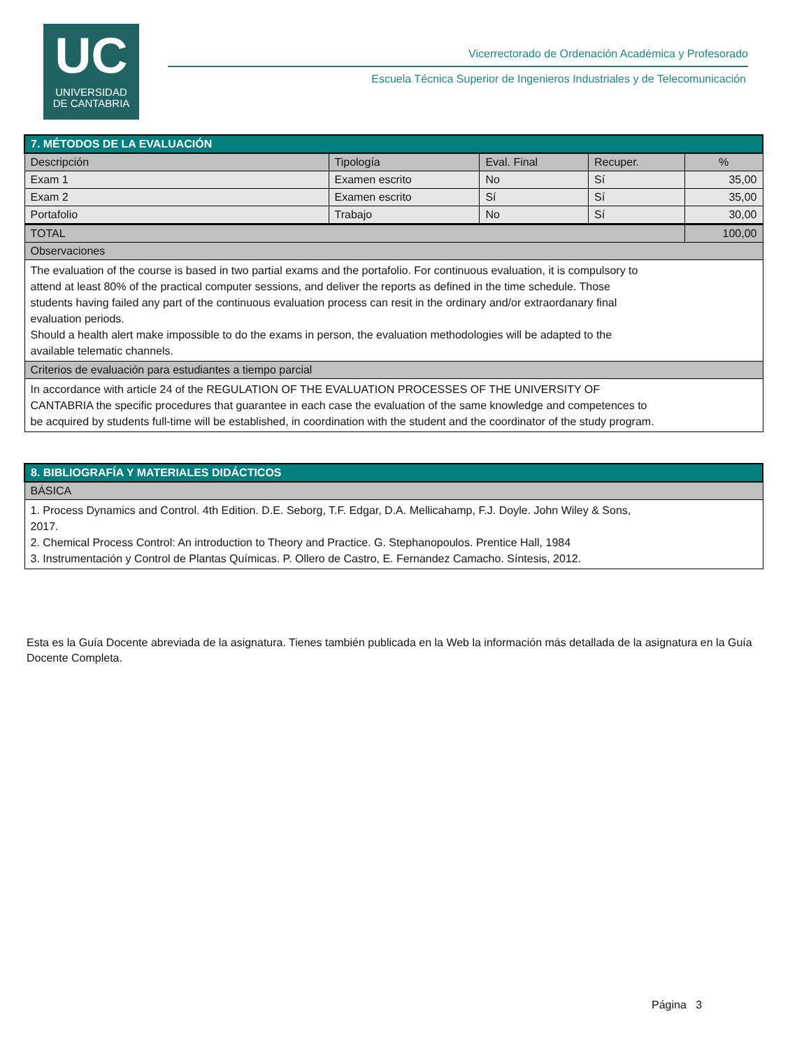UC
UNIVERSIDAD
DE CANTABRIA
Vicerrectorado de Ordenación Académica y Profesorado
Escuela Técnica Superior de Ingenieros Industriales y de Telecomunicación
| 7. MÉTODOS DE LA EVALUACIÓN | | | | |
| Descripción | Tipología | Eval. Final | Recuper. | % |
| Exam 1 | Examen escrito | No | Sí | 35,00 |
| Exam 2 | Examen escrito | Sí | Sí | 35,00 |
| Portafolio | Trabajo | No | Sí | 30,00 |
| TOTAL | | | | 100,00 |
| Observaciones | | | | |
| The evaluation of the course is based in two partial exams and the portafolio. For continuous evaluation, it is compulsory to attend at least 80% of the practical computer sessions, and deliver the reports as defined in the time schedule. Those students having failed any part of the continuous evaluation process can resit in the ordinary and/or extraordanary final evaluation periods. Should a health alert make impossible to do the exams in person, the evaluation methodologies will be adapted to the available telematic channels. | | | | |
| Criterios de evaluación para estudiantes a tiempo parcial | | | | |
| In accordance with article 24 of the REGULATION OF THE EVALUATION PROCESSES OF THE UNIVERSITY OF CANTABRIA the specific procedures that guarantee in each case the evaluation of the same knowledge and competences to be acquired by students full-time will be established, in coordination with the student and the coordinator of the study program. | | | | |
| 8. BIBLIOGRAFÍA Y MATERIALES DIDÁCTICOS |
| BÁSICA |
| 1. Process Dynamics and Control. 4th Edition. D.E. Seborg, T.F. Edgar, D.A. Mellicahamp, F.J. Doyle. John Wiley & Sons, 2017. 2. Chemical Process Control: An introduction to Theory and Practice. G. Stephanopoulos. Prentice Hall, 1984 3. Instrumentación y Control de Plantas Químicas. P. Ollero de Castro, E. Fernandez Camacho. Síntesis, 2012. |
Esta es la Guía Docente abreviada de la asignatura. Tienes también publicada en la Web la información más detallada de la asignatura en la Guía Docente Completa.
Página 3